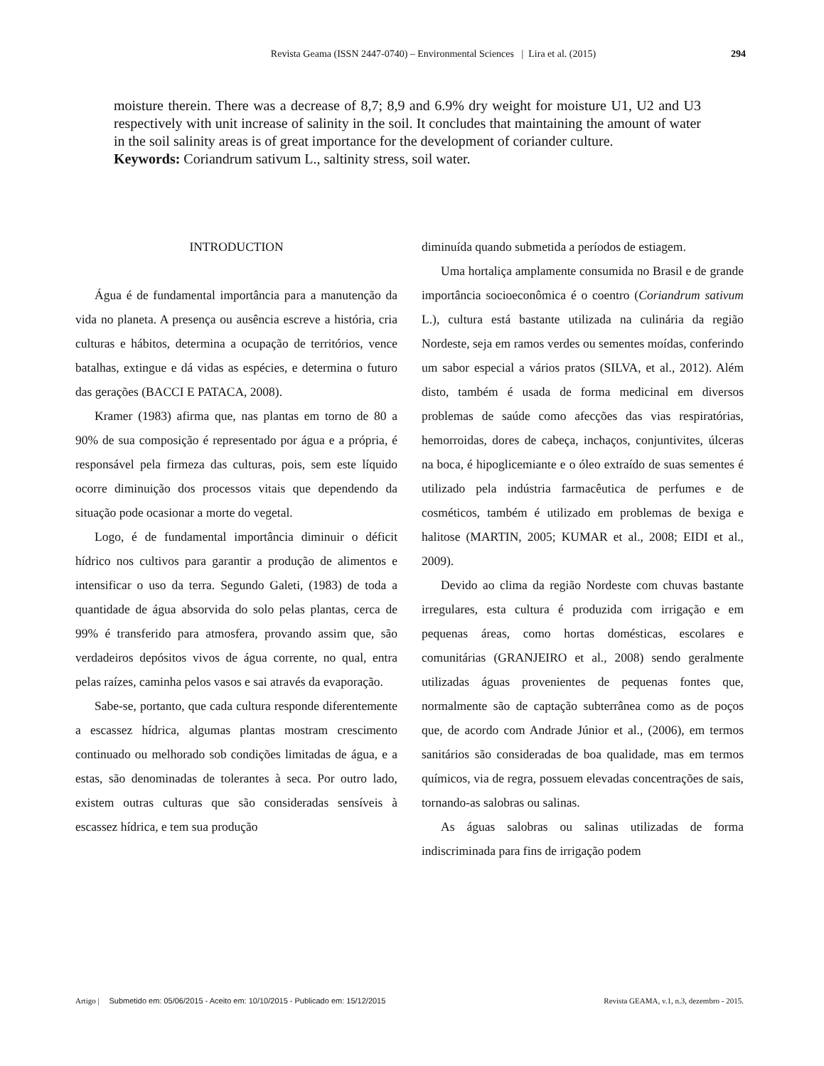Revista Geama (ISSN 2447-0740) – Environmental Sciences | Lira et al. (2015)
294
moisture therein. There was a decrease of 8,7; 8,9 and 6.9% dry weight for moisture U1, U2 and U3 respectively with unit increase of salinity in the soil. It concludes that maintaining the amount of water in the soil salinity areas is of great importance for the development of coriander culture.
Keywords: Coriandrum sativum L., saltinity stress, soil water.
INTRODUCTION
Água é de fundamental importância para a manutenção da vida no planeta. A presença ou ausência escreve a história, cria culturas e hábitos, determina a ocupação de territórios, vence batalhas, extingue e dá vidas as espécies, e determina o futuro das gerações (BACCI E PATACA, 2008).
Kramer (1983) afirma que, nas plantas em torno de 80 a 90% de sua composição é representado por água e a própria, é responsável pela firmeza das culturas, pois, sem este líquido ocorre diminuição dos processos vitais que dependendo da situação pode ocasionar a morte do vegetal.
Logo, é de fundamental importância diminuir o déficit hídrico nos cultivos para garantir a produção de alimentos e intensificar o uso da terra. Segundo Galeti, (1983) de toda a quantidade de água absorvida do solo pelas plantas, cerca de 99% é transferido para atmosfera, provando assim que, são verdadeiros depósitos vivos de água corrente, no qual, entra pelas raízes, caminha pelos vasos e sai através da evaporação.
Sabe-se, portanto, que cada cultura responde diferentemente a escassez hídrica, algumas plantas mostram crescimento continuado ou melhorado sob condições limitadas de água, e a estas, são denominadas de tolerantes à seca. Por outro lado, existem outras culturas que são consideradas sensíveis à escassez hídrica, e tem sua produção
diminuída quando submetida a períodos de estiagem.
Uma hortaliça amplamente consumida no Brasil e de grande importância socioeconômica é o coentro (Coriandrum sativum L.), cultura está bastante utilizada na culinária da região Nordeste, seja em ramos verdes ou sementes moídas, conferindo um sabor especial a vários pratos (SILVA, et al., 2012). Além disto, também é usada de forma medicinal em diversos problemas de saúde como afecções das vias respiratórias, hemorroidas, dores de cabeça, inchaços, conjuntivites, úlceras na boca, é hipoglicemiante e o óleo extraído de suas sementes é utilizado pela indústria farmacêutica de perfumes e de cosméticos, também é utilizado em problemas de bexiga e halitose (MARTIN, 2005; KUMAR et al., 2008; EIDI et al., 2009).
Devido ao clima da região Nordeste com chuvas bastante irregulares, esta cultura é produzida com irrigação e em pequenas áreas, como hortas domésticas, escolares e comunitárias (GRANJEIRO et al., 2008) sendo geralmente utilizadas águas provenientes de pequenas fontes que, normalmente são de captação subterrânea como as de poços que, de acordo com Andrade Júnior et al., (2006), em termos sanitários são consideradas de boa qualidade, mas em termos químicos, via de regra, possuem elevadas concentrações de sais, tornando-as salobras ou salinas.
As águas salobras ou salinas utilizadas de forma indiscriminada para fins de irrigação podem
Artigo | Submetido em: 05/06/2015 - Aceito em: 10/10/2015 - Publicado em: 15/12/2015 Revista GEAMA, v.1, n.3, dezembro - 2015.